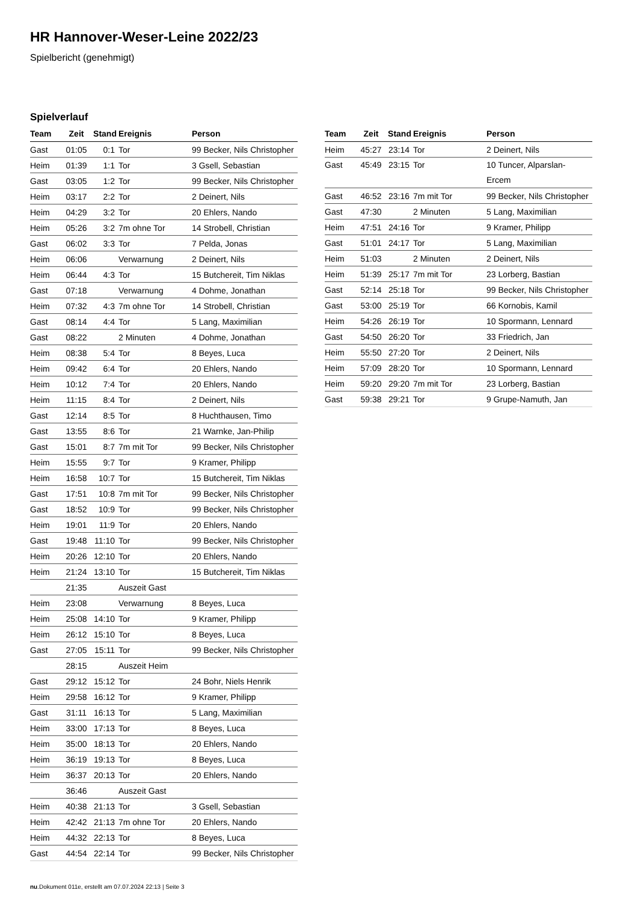HR Hannover-Weser-Leine 2022/23
Spielbericht (genehmigt)
Spielverlauf
| Team | Zeit | Stand | Ereignis | Person |
| --- | --- | --- | --- | --- |
| Gast | 01:05 | 0:1 | Tor | 99 Becker, Nils Christopher |
| Heim | 01:39 | 1:1 | Tor | 3 Gsell, Sebastian |
| Gast | 03:05 | 1:2 | Tor | 99 Becker, Nils Christopher |
| Heim | 03:17 | 2:2 | Tor | 2 Deinert, Nils |
| Heim | 04:29 | 3:2 | Tor | 20 Ehlers, Nando |
| Heim | 05:26 | 3:2 | 7m ohne Tor | 14 Strobell, Christian |
| Gast | 06:02 | 3:3 | Tor | 7 Pelda, Jonas |
| Heim | 06:06 | | Verwarnung | 2 Deinert, Nils |
| Heim | 06:44 | 4:3 | Tor | 15 Butchereit, Tim Niklas |
| Gast | 07:18 | | Verwarnung | 4 Dohme, Jonathan |
| Heim | 07:32 | 4:3 | 7m ohne Tor | 14 Strobell, Christian |
| Gast | 08:14 | 4:4 | Tor | 5 Lang, Maximilian |
| Gast | 08:22 | | 2 Minuten | 4 Dohme, Jonathan |
| Heim | 08:38 | 5:4 | Tor | 8 Beyes, Luca |
| Heim | 09:42 | 6:4 | Tor | 20 Ehlers, Nando |
| Heim | 10:12 | 7:4 | Tor | 20 Ehlers, Nando |
| Heim | 11:15 | 8:4 | Tor | 2 Deinert, Nils |
| Gast | 12:14 | 8:5 | Tor | 8 Huchthausen, Timo |
| Gast | 13:55 | 8:6 | Tor | 21 Warnke, Jan-Philip |
| Gast | 15:01 | 8:7 | 7m mit Tor | 99 Becker, Nils Christopher |
| Heim | 15:55 | 9:7 | Tor | 9 Kramer, Philipp |
| Heim | 16:58 | 10:7 | Tor | 15 Butchereit, Tim Niklas |
| Gast | 17:51 | 10:8 | 7m mit Tor | 99 Becker, Nils Christopher |
| Gast | 18:52 | 10:9 | Tor | 99 Becker, Nils Christopher |
| Heim | 19:01 | 11:9 | Tor | 20 Ehlers, Nando |
| Gast | 19:48 | 11:10 | Tor | 99 Becker, Nils Christopher |
| Heim | 20:26 | 12:10 | Tor | 20 Ehlers, Nando |
| Heim | 21:24 | 13:10 | Tor | 15 Butchereit, Tim Niklas |
| | 21:35 | | Auszeit Gast | |
| Heim | 23:08 | | Verwarnung | 8 Beyes, Luca |
| Heim | 25:08 | 14:10 | Tor | 9 Kramer, Philipp |
| Heim | 26:12 | 15:10 | Tor | 8 Beyes, Luca |
| Gast | 27:05 | 15:11 | Tor | 99 Becker, Nils Christopher |
| | 28:15 | | Auszeit Heim | |
| Gast | 29:12 | 15:12 | Tor | 24 Bohr, Niels Henrik |
| Heim | 29:58 | 16:12 | Tor | 9 Kramer, Philipp |
| Gast | 31:11 | 16:13 | Tor | 5 Lang, Maximilian |
| Heim | 33:00 | 17:13 | Tor | 8 Beyes, Luca |
| Heim | 35:00 | 18:13 | Tor | 20 Ehlers, Nando |
| Heim | 36:19 | 19:13 | Tor | 8 Beyes, Luca |
| Heim | 36:37 | 20:13 | Tor | 20 Ehlers, Nando |
| | 36:46 | | Auszeit Gast | |
| Heim | 40:38 | 21:13 | Tor | 3 Gsell, Sebastian |
| Heim | 42:42 | 21:13 | 7m ohne Tor | 20 Ehlers, Nando |
| Heim | 44:32 | 22:13 | Tor | 8 Beyes, Luca |
| Gast | 44:54 | 22:14 | Tor | 99 Becker, Nils Christopher |
| Team | Zeit | Stand | Ereignis | Person |
| --- | --- | --- | --- | --- |
| Heim | 45:27 | 23:14 | Tor | 2 Deinert, Nils |
| Gast | 45:49 | 23:15 | Tor | 10 Tuncer, Alparslan- Ercem |
| Gast | 46:52 | 23:16 | 7m mit Tor | 99 Becker, Nils Christopher |
| Gast | 47:30 | | 2 Minuten | 5 Lang, Maximilian |
| Heim | 47:51 | 24:16 | Tor | 9 Kramer, Philipp |
| Gast | 51:01 | 24:17 | Tor | 5 Lang, Maximilian |
| Heim | 51:03 | | 2 Minuten | 2 Deinert, Nils |
| Heim | 51:39 | 25:17 | 7m mit Tor | 23 Lorberg, Bastian |
| Gast | 52:14 | 25:18 | Tor | 99 Becker, Nils Christopher |
| Gast | 53:00 | 25:19 | Tor | 66 Kornobis, Kamil |
| Heim | 54:26 | 26:19 | Tor | 10 Spormann, Lennard |
| Gast | 54:50 | 26:20 | Tor | 33 Friedrich, Jan |
| Heim | 55:50 | 27:20 | Tor | 2 Deinert, Nils |
| Heim | 57:09 | 28:20 | Tor | 10 Spormann, Lennard |
| Heim | 59:20 | 29:20 | 7m mit Tor | 23 Lorberg, Bastian |
| Gast | 59:38 | 29:21 | Tor | 9 Grupe-Namuth, Jan |
nu.Dokument 011e, erstellt am 07.07.2024 22:13 | Seite 3